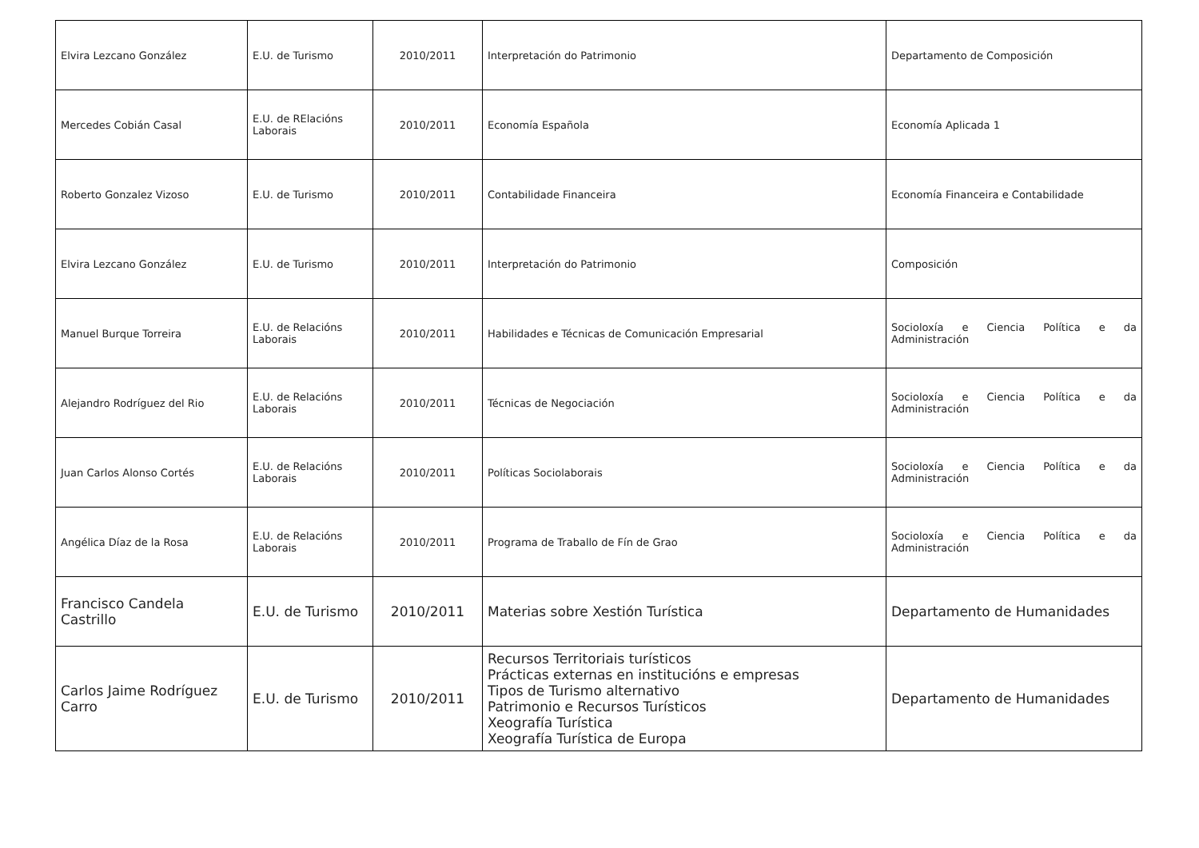| Elvira Lezcano González | E.U. de Turismo | 2010/2011 | Interpretación do Patrimonio | Departamento de Composición |
| Mercedes Cobián Casal | E.U. de RElacións Laborais | 2010/2011 | Economía Española | Economía Aplicada 1 |
| Roberto Gonzalez Vizoso | E.U. de Turismo | 2010/2011 | Contabilidade Financeira | Economía Financeira e Contabilidade |
| Elvira Lezcano González | E.U. de Turismo | 2010/2011 | Interpretación do Patrimonio | Composición |
| Manuel Burque Torreira | E.U. de Relacións Laborais | 2010/2011 | Habilidades e Técnicas de Comunicación Empresarial | Socioloxía e Ciencia Política e da Administración |
| Alejandro Rodríguez del Rio | E.U. de Relacións Laborais | 2010/2011 | Técnicas de Negociación | Socioloxía e Ciencia Política e da Administración |
| Juan Carlos Alonso Cortés | E.U. de Relacións Laborais | 2010/2011 | Políticas Sociolaborais | Socioloxía e Ciencia Política e da Administración |
| Angélica Díaz de la Rosa | E.U. de Relacións Laborais | 2010/2011 | Programa de Traballo de Fín de Grao | Socioloxía e Ciencia Política e da Administración |
| Francisco Candela Castrillo | E.U. de Turismo | 2010/2011 | Materias sobre Xestión Turística | Departamento de Humanidades |
| Carlos Jaime Rodríguez Carro | E.U. de Turismo | 2010/2011 | Recursos Territoriais turísticos Prácticas externas en institucións e empresas Tipos de Turismo alternativo Patrimonio e Recursos Turísticos Xeografía Turística Xeografía Turística de Europa | Departamento de Humanidades |